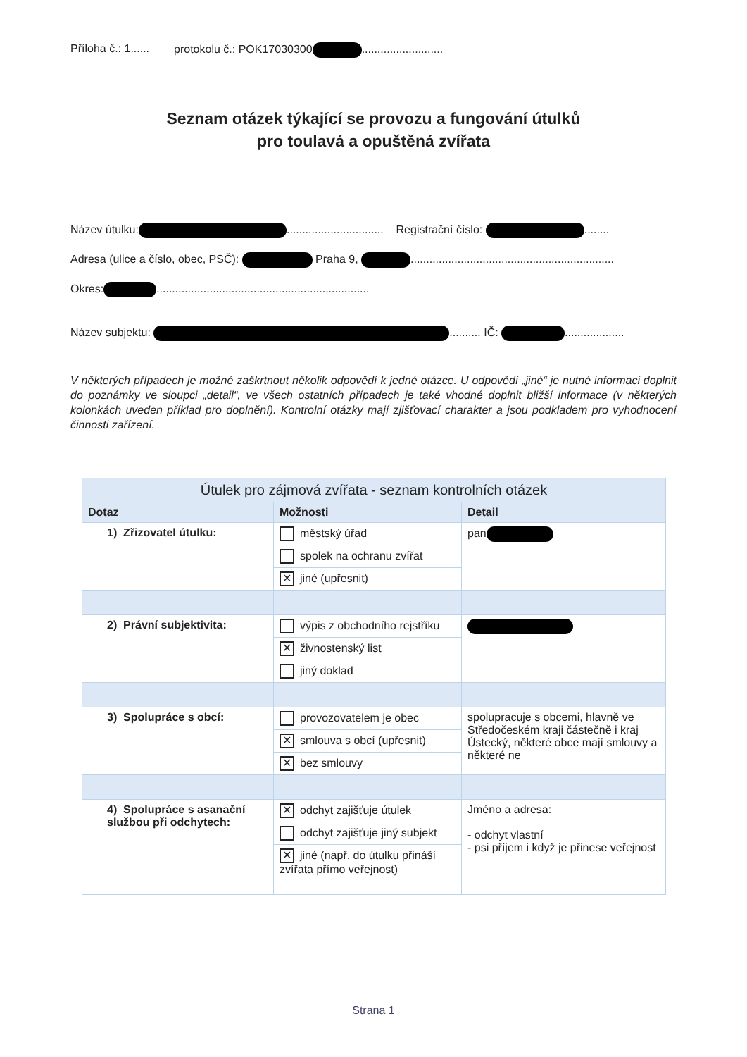Příloha č.: 1...... protokolu č.: POK17030300 ..........................
Seznam otázek týkající se provozu a fungování útulků
pro toulavá a opuštěná zvířata
Název útulku: ............................... Registrační číslo: ........
Adresa (ulice a číslo, obec, PSČ): Praha 9, .................................................................
Okres: ....................................................................
Název subjektu: .......... IČ: ...................
V některých případech je možné zaškrtnout několik odpovědí k jedné otázce. U odpovědí „jiné“ je nutné informaci doplnit do poznámky ve sloupci „detail“, ve všech ostatních případech je také vhodné doplnit bližší informace (v některých kolonkách uveden příklad pro doplnění). Kontrolní otázky mají zjišťovací charakter a jsou podkladem pro vyhodnocení činnosti zařízení.
| Útulek pro zájmová zvířata - seznam kontrolních otázek | | |
| --- | --- | --- |
| Dotaz | Možnosti | Detail |
| 1) Zřizovatel útulku: | městský úřad | pan |
| | spolek na ochranu zvířat | |
| | ✕ jiné (upřesnit) | |
| 2) Právní subjektivita: | výpis z obchodního rejstříku | |
| | ✕ živnostenský list | |
| | jiný doklad | |
| 3) Spolupráce s obcí: | provozovatelem je obec | spolupracuje s obcemi, hlavně ve Středočeském kraji částečně i kraj Ústecký, některé obce mají smlouvy a některé ne |
| | ✕ smlouva s obcí (upřesnit) | |
| | ✕ bez smlouvy | |
| 4) Spolupráce s asanační službou při odchytech: | ✕ odchyt zajišťuje útulek | Jméno a adresa: - odchyt vlastní - psi příjem i když je přinese veřejnost |
| | odchyt zajišťuje jiný subjekt | |
| | ✕ jiné (např. do útulku přináší zvířata přímo veřejnost) | |
Strana 1